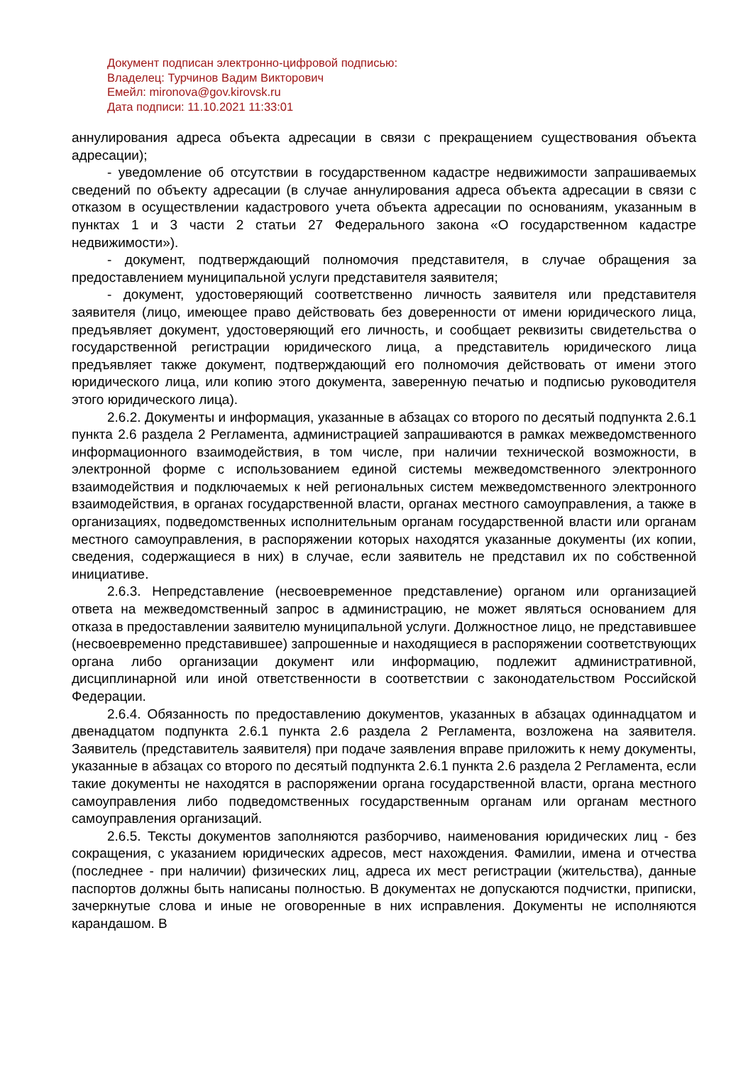Документ подписан электронно-цифровой подписью:
Владелец: Турчинов Вадим Викторович
Емейл: mironova@gov.kirovsk.ru
Дата подписи: 11.10.2021 11:33:01
аннулирования адреса объекта адресации в связи с прекращением существования объекта адресации);
- уведомление об отсутствии в государственном кадастре недвижимости запрашиваемых сведений по объекту адресации (в случае аннулирования адреса объекта адресации в связи с отказом в осуществлении кадастрового учета объекта адресации по основаниям, указанным в пунктах 1 и 3 части 2 статьи 27 Федерального закона «О государственном кадастре недвижимости»).
- документ, подтверждающий полномочия представителя, в случае обращения за предоставлением муниципальной услуги представителя заявителя;
- документ, удостоверяющий соответственно личность заявителя или представителя заявителя (лицо, имеющее право действовать без доверенности от имени юридического лица, предъявляет документ, удостоверяющий его личность, и сообщает реквизиты свидетельства о государственной регистрации юридического лица, а представитель юридического лица предъявляет также документ, подтверждающий его полномочия действовать от имени этого юридического лица, или копию этого документа, заверенную печатью и подписью руководителя этого юридического лица).
2.6.2. Документы и информация, указанные в абзацах со второго по десятый подпункта 2.6.1 пункта 2.6 раздела 2 Регламента, администрацией запрашиваются в рамках межведомственного информационного взаимодействия, в том числе, при наличии технической возможности, в электронной форме с использованием единой системы межведомственного электронного взаимодействия и подключаемых к ней региональных систем межведомственного электронного взаимодействия, в органах государственной власти, органах местного самоуправления, а также в организациях, подведомственных исполнительным органам государственной власти или органам местного самоуправления, в распоряжении которых находятся указанные документы (их копии, сведения, содержащиеся в них) в случае, если заявитель не представил их по собственной инициативе.
2.6.3. Непредставление (несвоевременное представление) органом или организацией ответа на межведомственный запрос в администрацию, не может являться основанием для отказа в предоставлении заявителю муниципальной услуги. Должностное лицо, не представившее (несвоевременно представившее) запрошенные и находящиеся в распоряжении соответствующих органа либо организации документ или информацию, подлежит административной, дисциплинарной или иной ответственности в соответствии с законодательством Российской Федерации.
2.6.4. Обязанность по предоставлению документов, указанных в абзацах одиннадцатом и двенадцатом подпункта 2.6.1 пункта 2.6 раздела 2 Регламента, возложена на заявителя. Заявитель (представитель заявителя) при подаче заявления вправе приложить к нему документы, указанные в абзацах со второго по десятый подпункта 2.6.1 пункта 2.6 раздела 2 Регламента, если такие документы не находятся в распоряжении органа государственной власти, органа местного самоуправления либо подведомственных государственным органам или органам местного самоуправления организаций.
2.6.5. Тексты документов заполняются разборчиво, наименования юридических лиц - без сокращения, с указанием юридических адресов, мест нахождения. Фамилии, имена и отчества (последнее - при наличии) физических лиц, адреса их мест регистрации (жительства), данные паспортов должны быть написаны полностью. В документах не допускаются подчистки, приписки, зачеркнутые слова и иные не оговоренные в них исправления. Документы не исполняются карандашом. В